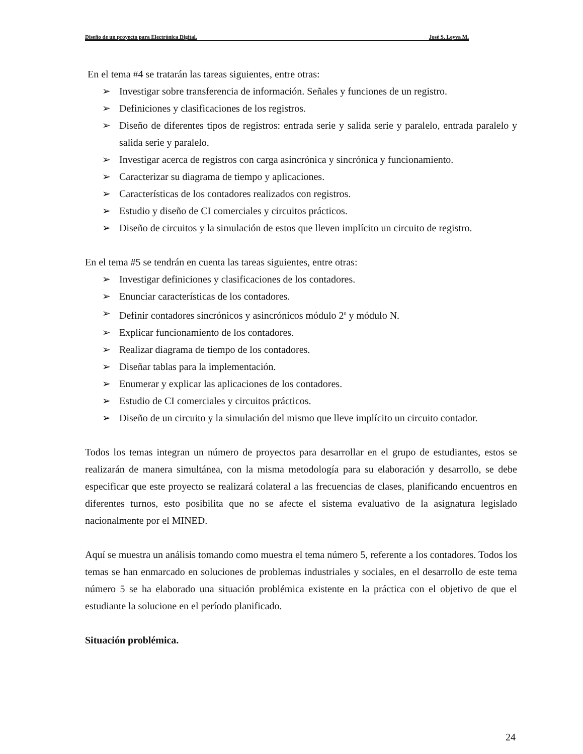Diseño de un proyecto para Electrónica Digital. José S. Leyva M.
En el tema #4 se tratarán las tareas siguientes, entre otras:
➢ Investigar sobre transferencia de información. Señales y funciones de un registro.
➢ Definiciones y clasificaciones de los registros.
➢ Diseño de diferentes tipos de registros: entrada serie y salida serie y paralelo, entrada paralelo y salida serie y paralelo.
➢ Investigar acerca de registros con carga asincrónica y sincrónica y funcionamiento.
➢ Caracterizar su diagrama de tiempo y aplicaciones.
➢ Características de los contadores realizados con registros.
➢ Estudio y diseño de CI comerciales y circuitos prácticos.
➢ Diseño de circuitos y la simulación de estos que lleven implícito un circuito de registro.
En el tema #5 se tendrán en cuenta las tareas siguientes, entre otras:
➢ Investigar definiciones y clasificaciones de los contadores.
➢ Enunciar características de los contadores.
➢ Definir contadores sincrónicos y asincrónicos módulo 2<sup>n</sup> y módulo N.
➢ Explicar funcionamiento de los contadores.
➢ Realizar diagrama de tiempo de los contadores.
➢ Diseñar tablas para la implementación.
➢ Enumerar y explicar las aplicaciones de los contadores.
➢ Estudio de CI comerciales y circuitos prácticos.
➢ Diseño de un circuito y la simulación del mismo que lleve implícito un circuito contador.
Todos los temas integran un número de proyectos para desarrollar en el grupo de estudiantes, estos se realizarán de manera simultánea, con la misma metodología para su elaboración y desarrollo, se debe especificar que este proyecto se realizará colateral a las frecuencias de clases, planificando encuentros en diferentes turnos, esto posibilita que no se afecte el sistema evaluativo de la asignatura legislado nacionalmente por el MINED.
Aquí se muestra un análisis tomando como muestra el tema número 5, referente a los contadores. Todos los temas se han enmarcado en soluciones de problemas industriales y sociales, en el desarrollo de este tema número 5 se ha elaborado una situación problémica existente en la práctica con el objetivo de que el estudiante la solucione en el período planificado.
Situación problémica.
24